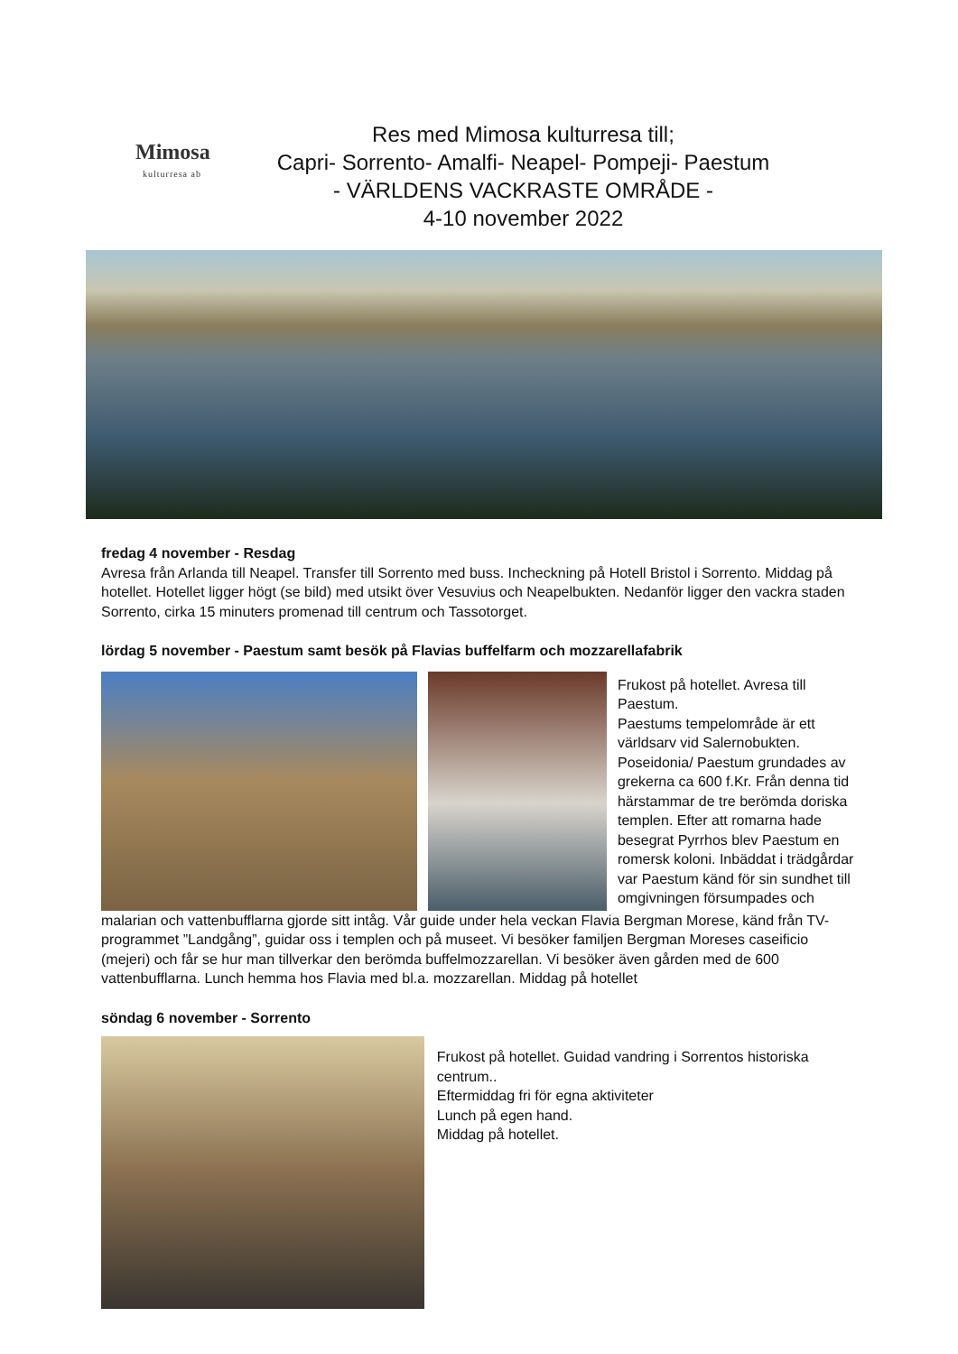Mimosa
kulturresa ab
Res med Mimosa kulturresa till;
Capri- Sorrento- Amalfi- Neapel- Pompeji- Paestum
- VÄRLDENS VACKRASTE OMRÅDE -
4-10 november 2022
fredag 4 november - Resdag
Avresa från Arlanda till Neapel. Transfer till Sorrento med buss. Incheckning på Hotell Bristol i Sorrento. Middag på hotellet. Hotellet ligger högt (se bild) med utsikt över Vesuvius och Neapelbukten. Nedanför ligger den vackra staden Sorrento, cirka 15 minuters promenad till centrum och Tassotorget.
lördag 5 november - Paestum samt besök på Flavias buffelfarm och mozzarellafabrik
Frukost på hotellet. Avresa till Paestum.
Paestums tempelområde är ett världsarv vid Salernobukten. Poseidonia/ Paestum grundades av grekerna ca 600 f.Kr. Från denna tid härstammar de tre berömda doriska templen. Efter att romarna hade besegrat Pyrrhos blev Paestum en romersk koloni. Inbäddat i trädgårdar var Paestum känd för sin sundhet till omgivningen försumpades och
malarian och vattenbufflarna gjorde sitt intåg. Vår guide under hela veckan Flavia Bergman Morese, känd från TV-programmet ”Landgång”, guidar oss i templen och på museet. Vi besöker familjen Bergman Moreses caseificio (mejeri) och får se hur man tillverkar den berömda buffelmozzarellan. Vi besöker även gården med de 600 vattenbufflarna. Lunch hemma hos Flavia med bl.a. mozzarellan. Middag på hotellet
söndag 6 november - Sorrento
Frukost på hotellet. Guidad vandring i Sorrentos historiska centrum..
Eftermiddag fri för egna aktiviteter
Lunch på egen hand.
Middag på hotellet.